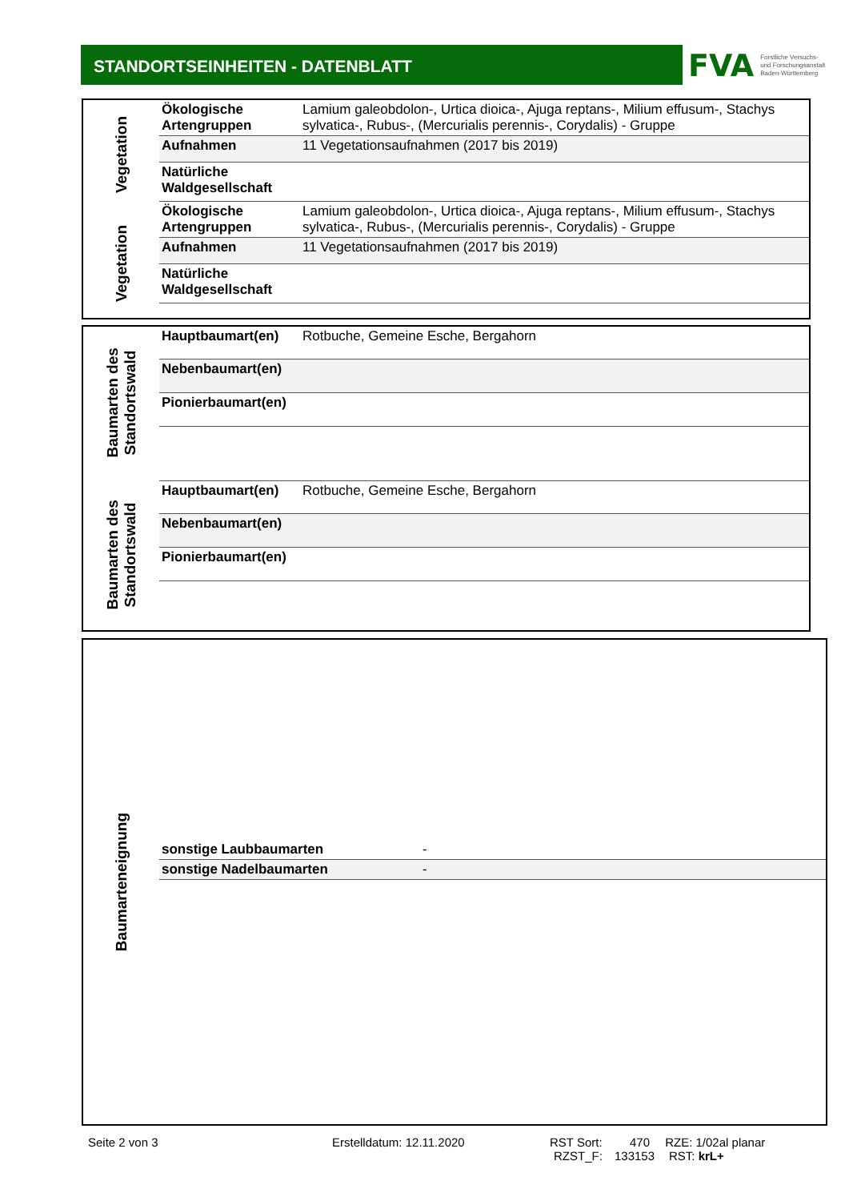STANDORTSEINHEITEN - DATENBLATT
FVA Forstliche Versuchs-
und Forschungsanstalt
Baden-Württemberg
Vegetation
Vegetation
| Ökologische Artengruppen | Lamium galeobdolon-, Urtica dioica-, Ajuga reptans-, Milium effusum-, Stachys sylvatica-, Rubus-, (Mercurialis perennis-, Corydalis) - Gruppe |
| Aufnahmen | 11 Vegetationsaufnahmen (2017 bis 2019) |
| Natürliche Waldgesellschaft | |
| Ökologische Artengruppen | Lamium galeobdolon-, Urtica dioica-, Ajuga reptans-, Milium effusum-, Stachys sylvatica-, Rubus-, (Mercurialis perennis-, Corydalis) - Gruppe |
| Aufnahmen | 11 Vegetationsaufnahmen (2017 bis 2019) |
| Natürliche Waldgesellschaft | |
Baumarten des Standortswald
Baumarten des Standortswald
| Hauptbaumart(en) | Rotbuche, Gemeine Esche, Bergahorn |
| Nebenbaumart(en) | |
| Pionierbaumart(en) | |
| Hauptbaumart(en) | Rotbuche, Gemeine Esche, Bergahorn |
| Nebenbaumart(en) | |
| Pionierbaumart(en) | |
Baumarteneignung
| sonstige Laubbaumarten | - |
| sonstige Nadelbaumarten | - |
Seite 2 von 3 Erstelldatum: 12.11.2020 RST Sort: 470 RZE: 1/02al planar
RZST_F: 133153 RST: krL+